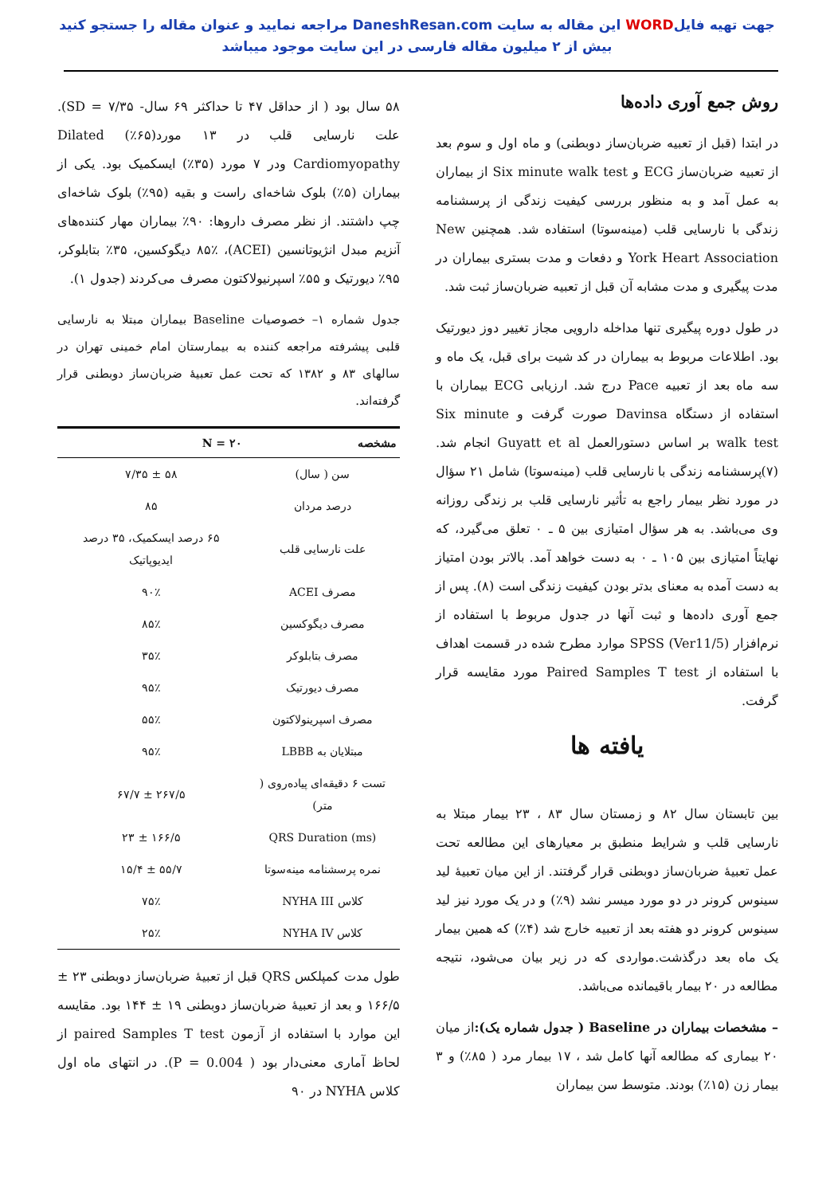جهت تهیه فایلWORD این مقاله به سایت DaneshResan.com مراجعه نمایید و عنوان مقاله را جستجو کنید
بیش از ۲ میلیون مقاله فارسی در این سایت موجود میباشد
روش جمع آوری داده‌ها
در ابتدا (قبل از تعبیه ضربان‌ساز دوبطنی) و ماه اول و سوم بعد از تعبیه ضربان‌ساز ECG و Six minute walk test از بیماران به عمل آمد و به منظور بررسی کیفیت زندگی از پرسشنامه زندگی با نارسایی قلب (مینه‌سوتا) استفاده شد. همچنین New York Heart Association و دفعات و مدت بستری بیماران در مدت پیگیری و مدت مشابه آن قبل از تعبیه ضربان‌ساز ثبت شد.
در طول دوره پیگیری تنها مداخله دارویی مجاز تغییر دوز دیورتیک بود. اطلاعات مربوط به بیماران در کد شیت برای قبل، یک ماه و سه ماه بعد از تعبیه Pace درج شد. ارزیابی ECG بیماران با استفاده از دستگاه Davinsa صورت گرفت و Six minute walk test بر اساس دستورالعمل Guyatt et al انجام شد. (۷)پرسشنامه زندگی با نارسایی قلب (مینه‌سوتا) شامل ۲۱ سؤال در مورد نظر بیمار راجع به تأثیر نارسایی قلب بر زندگی روزانه وی می‌باشد. به هر سؤال امتیازی بین ۵ ـ ۰ تعلق می‌گیرد، که نهایتاً امتیازی بین ۱۰۵ ـ ۰ به دست خواهد آمد. بالاتر بودن امتیاز به دست آمده به معنای بدتر بودن کیفیت زندگی است (۸). پس از جمع آوری داده‌ها و ثبت آنها در جدول مربوط با استفاده از نرم‌افزار SPSS (Ver11/5) موارد مطرح شده در قسمت اهداف با استفاده از Paired Samples T test مورد مقایسه قرار گرفت.
یافته ها
بین تابستان سال ۸۲ و زمستان سال ۸۳ ، ۲۳ بیمار مبتلا به نارسایی قلب و شرایط منطبق بر معیارهای این مطالعه تحت عمل تعبیهٔ ضربان‌ساز دوبطنی قرار گرفتند. از این میان تعبیهٔ لید سینوس کرونر در دو مورد میسر نشد (۹٪) و در یک مورد نیز لید سینوس کرونر دو هفته بعد از تعبیه خارج شد (۴٪) که همین بیمار یک ماه بعد درگذشت.مواردی که در زیر بیان می‌شود، نتیجه مطالعه در ۲۰ بیمار باقیمانده می‌باشد.
– مشخصات بیماران در Baseline ( جدول شماره یک): از میان ۲۰ بیماری که مطالعه آنها کامل شد ، ۱۷ بیمار مرد ( ۸۵٪) و ۳ بیمار زن (۱۵٪) بودند. متوسط سن بیماران
۵۸ سال بود ( از حداقل ۴۷ تا حداکثر ۶۹ سال- ۷/۳۵ = SD). علت نارسایی قلب در ۱۳ مورد(۶۵٪) Dilated Cardiomyopathy ودر ۷ مورد (۳۵٪) ایسکمیک بود. یکی از بیماران (۵٪) بلوک شاخه‌ای راست و بقیه (۹۵٪) بلوک شاخه‌ای چپ داشتند. از نظر مصرف داروها: ۹۰٪ بیماران مهار کننده‌های آنزیم مبدل انژیوتانسین (ACEI)، ۸۵٪ دیگوکسین، ۳۵٪ بتابلوکر، ۹۵٪ دیورتیک و ۵۵٪ اسپرنیولاکتون مصرف می‌کردند (جدول ۱).
جدول شماره ۱– خصوصیات Baseline بیماران مبتلا به نارسایی قلبی پیشرفته مراجعه کننده به بیمارستان امام خمینی تهران در سالهای ۸۳ و ۱۳۸۲ که تحت عمل تعبیهٔ ضربان‌ساز دوبطنی قرار گرفته‌اند.
| مشخصه | N = ۲۰ |
| --- | --- |
| سن ( سال) | ۵۸ ± ۷/۳۵ |
| درصد مردان | ۸۵ |
| علت نارسایی قلب | ۶۵ درصد ایسکمیک، ۳۵ درصد ایدیوپاتیک |
| مصرف ACEI | ۹۰٪ |
| مصرف دیگوکسین | ۸۵٪ |
| مصرف بتابلوکر | ۳۵٪ |
| مصرف دیورتیک | ۹۵٪ |
| مصرف اسپرینولاکتون | ۵۵٪ |
| مبتلایان به LBBB | ۹۵٪ |
| تست ۶ دقیقه‌ای پیاده‌روی ( متر) | ۲۶۷/۵ ± ۶۷/۷ |
| QRS Duration (ms) | ۱۶۶/۵ ± ۲۳ |
| نمره پرسشنامه مینه‌سوتا | ۵۵/۷ ± ۱۵/۴ |
| کلاس NYHA III | ۷۵٪ |
| کلاس NYHA IV | ۲۵٪ |
طول مدت کمپلکس QRS قبل از تعبیهٔ ضربان‌ساز دوبطنی ۲۳ ± ۱۶۶/۵ و بعد از تعبیهٔ ضربان‌ساز دوبطنی ۱۹ ± ۱۴۴ بود. مقایسه این موارد با استفاده از آزمون paired Samples T test از لحاظ آماری معنی‌دار بود ( P = 0.004). در انتهای ماه اول کلاس NYHA در ۹۰